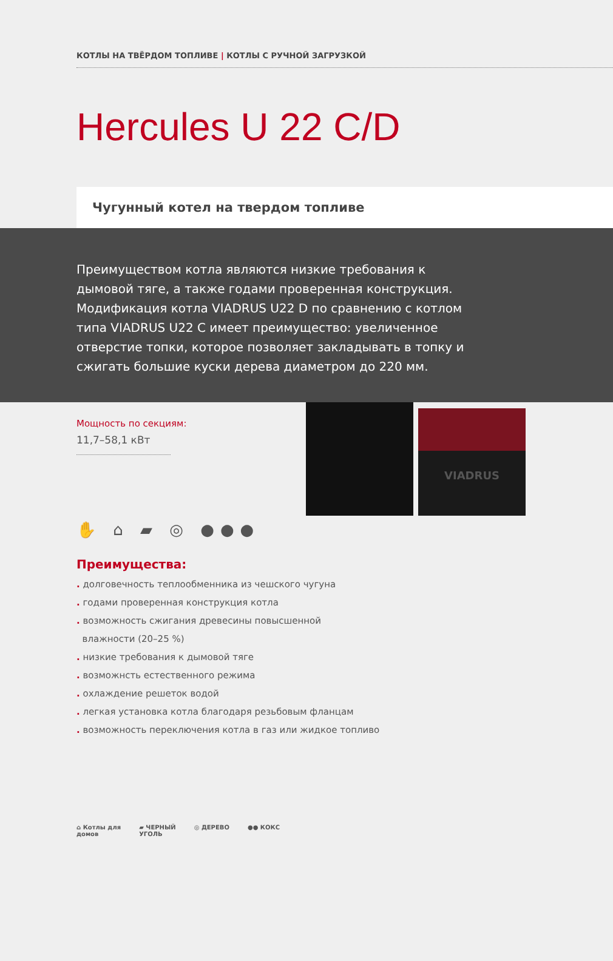КОТЛЫ НА ТВЁРДОМ ТОПЛИВЕ | КОТЛЫ С РУЧНОЙ ЗАГРУЗКОЙ
Hercules U 22 C/D
Чугунный котел на твердом топливе
Преимуществом котла являются низкие требования к дымовой тяге, а также годами проверенная конструкция. Модификация котла VIADRUS U22 D по сравнению с котлом типа VIADRUS U22 C имеет преимущество: увеличенное отверстие топки, которое позволяет закладывать в топку и сжигать большие куски дерева диаметром до 220 мм.
Мощность по секциям:
11,7–58,1 кВт
VIADRUS
✋ ⌂ ▰ ◎ ●●●
Преимущества:
. долговечность теплообменника из чешского чугуна
. годами проверенная конструкция котла
. возможность сжигания древесины повысшенной
влажности (20–25 %)
. низкие требования к дымовой тяге
. возможнсть естественного режима
. охлаждение решеток водой
. легкая установка котла благодаря резьбовым фланцам
. возможность переключения котла в газ или жидкое топливо
⌂ Котлы для
домов ▰ ЧЕРНЫЙ
УГОЛЬ ◎ ДЕРЕВО ●● КОКС